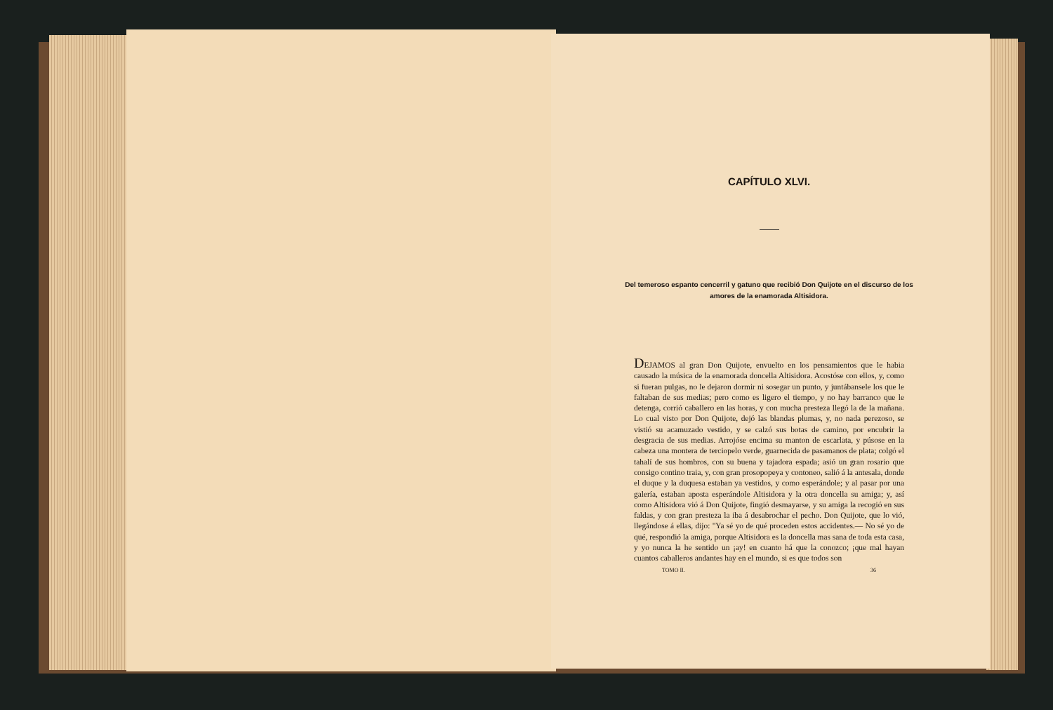CAPÍTULO XLVI.
Del temeroso espanto cencerril y gatuno que recibió Don Quijote en el discurso de los amores de la enamorada Altisidora.
DEJAMOS al gran Don Quijote, envuelto en los pensamientos que le habia causado la música de la enamorada doncella Altisidora. Acostóse con ellos, y, como si fueran pulgas, no le dejaron dormir ni sosegar un punto, y juntábansele los que le faltaban de sus medias; pero como es ligero el tiempo, y no hay barranco que le detenga, corrió caballero en las horas, y con mucha presteza llegó la de la mañana. Lo cual visto por Don Quijote, dejó las blandas plumas, y, no nada perezoso, se vistió su acamuzado vestido, y se calzó sus botas de camino, por encubrir la desgracia de sus medias. Arrojóse encima su manton de escarlata, y púsose en la cabeza una montera de terciopelo verde, guarnecida de pasamanos de plata; colgó el tahalí de sus hombros, con su buena y tajadora espada; asió un gran rosario que consigo contino traia, y, con gran prosopopeya y contoneo, salió á la antesala, donde el duque y la duquesa estaban ya vestidos, y como esperándole; y al pasar por una galería, estaban aposta esperándole Altisidora y la otra doncella su amiga; y, así como Altisidora vió á Don Quijote, fingió desmayarse, y su amiga la recogió en sus faldas, y con gran presteza la iba á desabrochar el pecho. Don Quijote, que lo vió, llegándose á ellas, dijo: "Ya sé yo de qué proceden estos accidentes.— No sé yo de qué, respondió la amiga, porque Altisidora es la doncella mas sana de toda esta casa, y yo nunca la he sentido un ¡ay! en cuanto há que la conozco; ¡que mal hayan cuantos caballeros andantes hay en el mundo, si es que todos son
TOMO II. 36